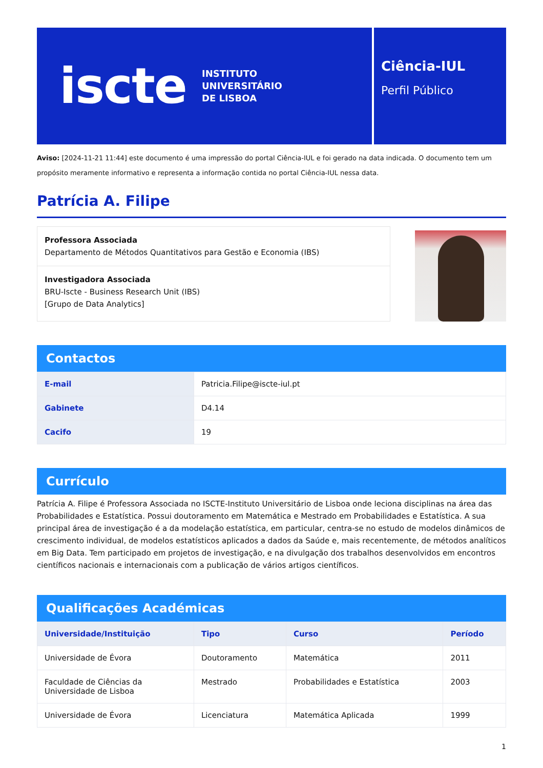iscte INSTITUTO
UNIVERSITÁRIO
DE LISBOA
Ciência-IUL
Perfil Público
Aviso: [2024-11-21 11:44] este documento é uma impressão do portal Ciência-IUL e foi gerado na data indicada. O documento tem um propósito meramente informativo e representa a informação contida no portal Ciência-IUL nessa data.
Patrícia A. Filipe
Professora Associada
Departamento de Métodos Quantitativos para Gestão e Economia (IBS)
Investigadora Associada
BRU-Iscte - Business Research Unit (IBS)
[Grupo de Data Analytics]
Contactos
| E-mail | Patricia.Filipe@iscte-iul.pt |
| Gabinete | D4.14 |
| Cacifo | 19 |
Currículo
Patrícia A. Filipe é Professora Associada no ISCTE-Instituto Universitário de Lisboa onde leciona disciplinas na área das Probabilidades e Estatística. Possui doutoramento em Matemática e Mestrado em Probabilidades e Estatística. A sua principal área de investigação é a da modelação estatística, em particular, centra-se no estudo de modelos dinâmicos de crescimento individual, de modelos estatísticos aplicados a dados da Saúde e, mais recentemente, de métodos analíticos em Big Data. Tem participado em projetos de investigação, e na divulgação dos trabalhos desenvolvidos em encontros científicos nacionais e internacionais com a publicação de vários artigos científicos.
Qualificações Académicas
| Universidade/Instituição | Tipo | Curso | Período |
| --- | --- | --- | --- |
| Universidade de Évora | Doutoramento | Matemática | 2011 |
| Faculdade de Ciências da Universidade de Lisboa | Mestrado | Probabilidades e Estatística | 2003 |
| Universidade de Évora | Licenciatura | Matemática Aplicada | 1999 |
1